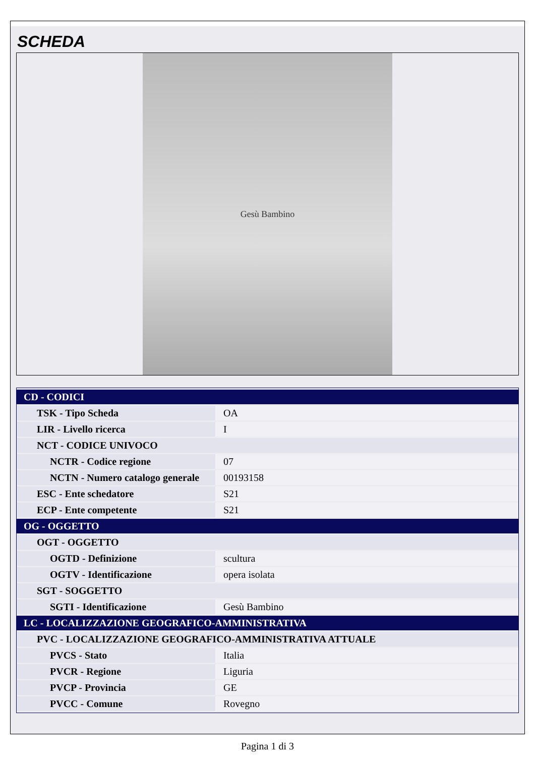SCHEDA
Gesù Bambino
| CD - CODICI | |
| TSK - Tipo Scheda | OA |
| LIR - Livello ricerca | I |
| NCT - CODICE UNIVOCO | |
| NCTR - Codice regione | 07 |
| NCTN - Numero catalogo generale | 00193158 |
| ESC - Ente schedatore | S21 |
| ECP - Ente competente | S21 |
| OG - OGGETTO | |
| OGT - OGGETTO | |
| OGTD - Definizione | scultura |
| OGTV - Identificazione | opera isolata |
| SGT - SOGGETTO | |
| SGTI - Identificazione | Gesù Bambino |
| LC - LOCALIZZAZIONE GEOGRAFICO-AMMINISTRATIVA | |
| PVC - LOCALIZZAZIONE GEOGRAFICO-AMMINISTRATIVA ATTUALE | |
| PVCS - Stato | Italia |
| PVCR - Regione | Liguria |
| PVCP - Provincia | GE |
| PVCC - Comune | Rovegno |
Pagina 1 di 3